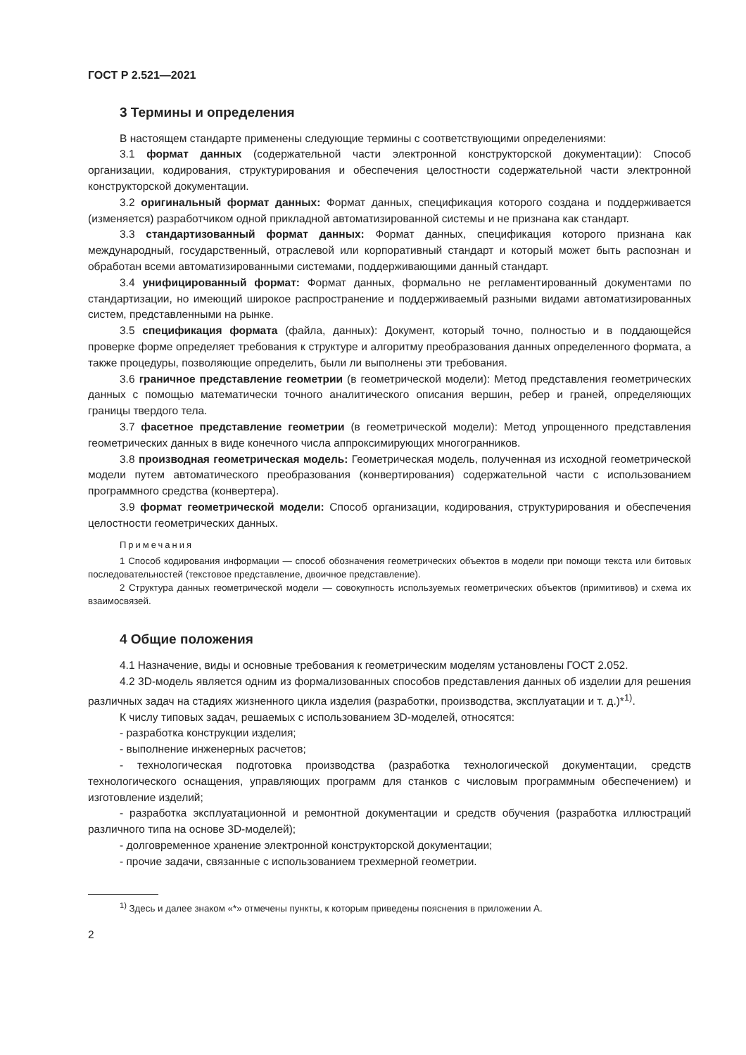ГОСТ Р 2.521—2021
3 Термины и определения
В настоящем стандарте применены следующие термины с соответствующими определениями:
3.1 формат данных (содержательной части электронной конструкторской документации): Способ организации, кодирования, структурирования и обеспечения целостности содержательной части электронной конструкторской документации.
3.2 оригинальный формат данных: Формат данных, спецификация которого создана и поддерживается (изменяется) разработчиком одной прикладной автоматизированной системы и не признана как стандарт.
3.3 стандартизованный формат данных: Формат данных, спецификация которого признана как международный, государственный, отраслевой или корпоративный стандарт и который может быть распознан и обработан всеми автоматизированными системами, поддерживающими данный стандарт.
3.4 унифицированный формат: Формат данных, формально не регламентированный документами по стандартизации, но имеющий широкое распространение и поддерживаемый разными видами автоматизированных систем, представленными на рынке.
3.5 спецификация формата (файла, данных): Документ, который точно, полностью и в поддающейся проверке форме определяет требования к структуре и алгоритму преобразования данных определенного формата, а также процедуры, позволяющие определить, были ли выполнены эти требования.
3.6 граничное представление геометрии (в геометрической модели): Метод представления геометрических данных с помощью математически точного аналитического описания вершин, ребер и граней, определяющих границы твердого тела.
3.7 фасетное представление геометрии (в геометрической модели): Метод упрощенного представления геометрических данных в виде конечного числа аппроксимирующих многогранников.
3.8 производная геометрическая модель: Геометрическая модель, полученная из исходной геометрической модели путем автоматического преобразования (конвертирования) содержательной части с использованием программного средства (конвертера).
3.9 формат геометрической модели: Способ организации, кодирования, структурирования и обеспечения целостности геометрических данных.
Примечания
1 Способ кодирования информации — способ обозначения геометрических объектов в модели при помощи текста или битовых последовательностей (текстовое представление, двоичное представление).
2 Структура данных геометрической модели — совокупность используемых геометрических объектов (примитивов) и схема их взаимосвязей.
4 Общие положения
4.1 Назначение, виды и основные требования к геометрическим моделям установлены ГОСТ 2.052.
4.2 3D-модель является одним из формализованных способов представления данных об изделии для решения различных задач на стадиях жизненного цикла изделия (разработки, производства, эксплуатации и т. д.)*<sup>1)</sup>.
К числу типовых задач, решаемых с использованием 3D-моделей, относятся:
- разработка конструкции изделия;
- выполнение инженерных расчетов;
- технологическая подготовка производства (разработка технологической документации, средств технологического оснащения, управляющих программ для станков с числовым программным обеспечением) и изготовление изделий;
- разработка эксплуатационной и ремонтной документации и средств обучения (разработка иллюстраций различного типа на основе 3D-моделей);
- долговременное хранение электронной конструкторской документации;
- прочие задачи, связанные с использованием трехмерной геометрии.
<sup>1)</sup> Здесь и далее знаком «*» отмечены пункты, к которым приведены пояснения в приложении А.
2